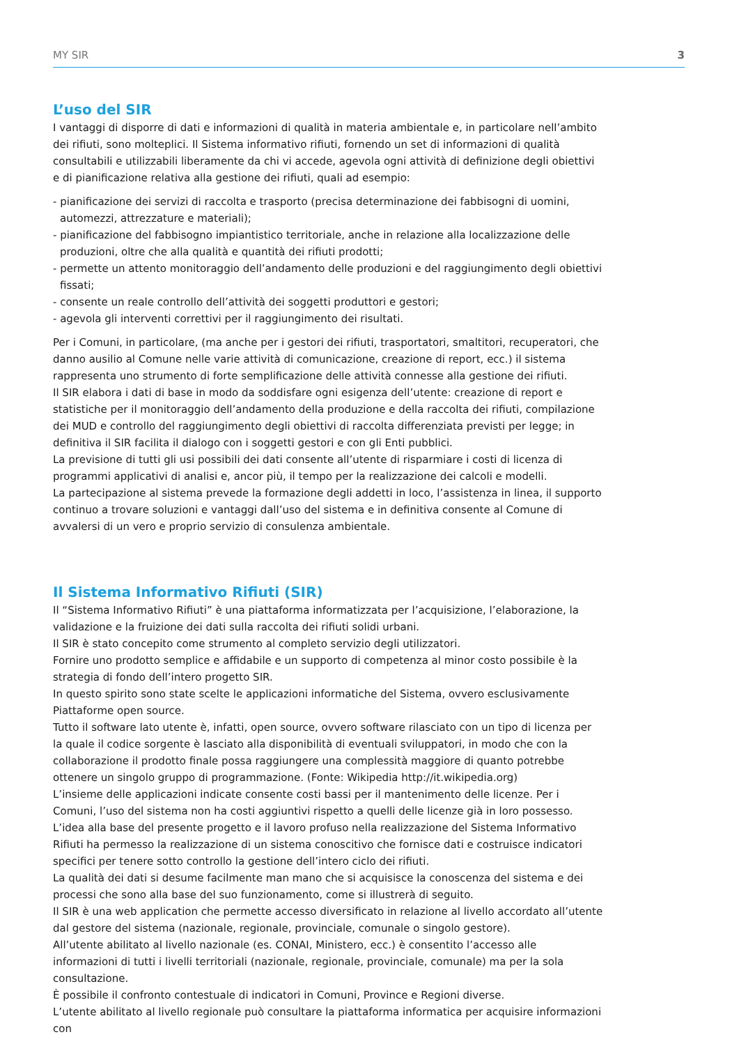MY SIR 3
L’uso del SIR
I vantaggi di disporre di dati e informazioni di qualità in materia ambientale e, in particolare nell’ambito dei rifiuti, sono molteplici. Il Sistema informativo rifiuti, fornendo un set di informazioni di qualità consultabili e utilizzabili liberamente da chi vi accede, agevola ogni attività di definizione degli obiettivi e di pianificazione relativa alla gestione dei rifiuti, quali ad esempio:
- pianificazione dei servizi di raccolta e trasporto (precisa determinazione dei fabbisogni di uomini, automezzi, attrezzature e materiali);
- pianificazione del fabbisogno impiantistico territoriale, anche in relazione alla localizzazione delle produzioni, oltre che alla qualità e quantità dei rifiuti prodotti;
- permette un attento monitoraggio dell’andamento delle produzioni e del raggiungimento degli obiettivi fissati;
- consente un reale controllo dell’attività dei soggetti produttori e gestori;
- agevola gli interventi correttivi per il raggiungimento dei risultati.
Per i Comuni, in particolare, (ma anche per i gestori dei rifiuti, trasportatori, smaltitori, recuperatori, che danno ausilio al Comune nelle varie attività di comunicazione, creazione di report, ecc.) il sistema rappresenta uno strumento di forte semplificazione delle attività connesse alla gestione dei rifiuti.
Il SIR elabora i dati di base in modo da soddisfare ogni esigenza dell’utente: creazione di report e statistiche per il monitoraggio dell’andamento della produzione e della raccolta dei rifiuti, compilazione dei MUD e controllo del raggiungimento degli obiettivi di raccolta differenziata previsti per legge; in definitiva il SIR facilita il dialogo con i soggetti gestori e con gli Enti pubblici.
La previsione di tutti gli usi possibili dei dati consente all’utente di risparmiare i costi di licenza di programmi applicativi di analisi e, ancor più, il tempo per la realizzazione dei calcoli e modelli.
La partecipazione al sistema prevede la formazione degli addetti in loco, l’assistenza in linea, il supporto continuo a trovare soluzioni e vantaggi dall’uso del sistema e in definitiva consente al Comune di avvalersi di un vero e proprio servizio di consulenza ambientale.
Il Sistema Informativo Rifiuti (SIR)
Il “Sistema Informativo Rifiuti” è una piattaforma informatizzata per l’acquisizione, l’elaborazione, la validazione e la fruizione dei dati sulla raccolta dei rifiuti solidi urbani.
Il SIR è stato concepito come strumento al completo servizio degli utilizzatori.
Fornire uno prodotto semplice e affidabile e un supporto di competenza al minor costo possibile è la strategia di fondo dell’intero progetto SIR.
In questo spirito sono state scelte le applicazioni informatiche del Sistema, ovvero esclusivamente Piattaforme open source.
Tutto il software lato utente è, infatti, open source, ovvero software rilasciato con un tipo di licenza per la quale il codice sorgente è lasciato alla disponibilità di eventuali sviluppatori, in modo che con la collaborazione il prodotto finale possa raggiungere una complessità maggiore di quanto potrebbe ottenere un singolo gruppo di programmazione. (Fonte: Wikipedia http://it.wikipedia.org)
L’insieme delle applicazioni indicate consente costi bassi per il mantenimento delle licenze. Per i Comuni, l’uso del sistema non ha costi aggiuntivi rispetto a quelli delle licenze già in loro possesso.
L’idea alla base del presente progetto e il lavoro profuso nella realizzazione del Sistema Informativo Rifiuti ha permesso la realizzazione di un sistema conoscitivo che fornisce dati e costruisce indicatori specifici per tenere sotto controllo la gestione dell’intero ciclo dei rifiuti.
La qualità dei dati si desume facilmente man mano che si acquisisce la conoscenza del sistema e dei processi che sono alla base del suo funzionamento, come si illustrerà di seguito.
Il SIR è una web application che permette accesso diversificato in relazione al livello accordato all’utente dal gestore del sistema (nazionale, regionale, provinciale, comunale o singolo gestore).
All’utente abilitato al livello nazionale (es. CONAI, Ministero, ecc.) è consentito l’accesso alle informazioni di tutti i livelli territoriali (nazionale, regionale, provinciale, comunale) ma per la sola consultazione.
È possibile il confronto contestuale di indicatori in Comuni, Province e Regioni diverse.
L’utente abilitato al livello regionale può consultare la piattaforma informatica per acquisire informazioni con